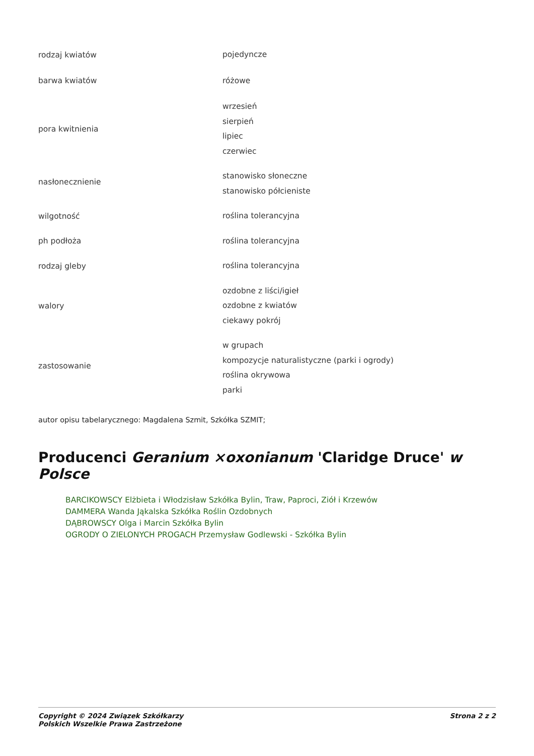| rodzaj kwiatów | pojedyncze |
| barwa kwiatów | różowe |
| pora kwitnienia | wrzesień sierpień lipiec czerwiec |
| nasłonecznienie | stanowisko słoneczne stanowisko półcieniste |
| wilgotność | roślina tolerancyjna |
| ph podłoża | roślina tolerancyjna |
| rodzaj gleby | roślina tolerancyjna |
| walory | ozdobne z liści/igieł ozdobne z kwiatów ciekawy pokrój |
| zastosowanie | w grupach kompozycje naturalistyczne (parki i ogrody) roślina okrywowa parki |
autor opisu tabelarycznego: Magdalena Szmit, Szkółka SZMIT;
Producenci Geranium ×oxonianum 'Claridge Druce' w Polsce
BARCIKOWSCY Elżbieta i Włodzisław Szkółka Bylin, Traw, Paproci, Ziół i Krzewów
DAMMERA Wanda Jąkalska Szkółka Roślin Ozdobnych
DĄBROWSCY Olga i Marcin Szkółka Bylin
OGRODY O ZIELONYCH PROGACH Przemysław Godlewski - Szkółka Bylin
Copyright © 2024 Związek Szkółkarzy
Polskich Wszelkie Prawa Zastrzeżone
Strona 2 z 2